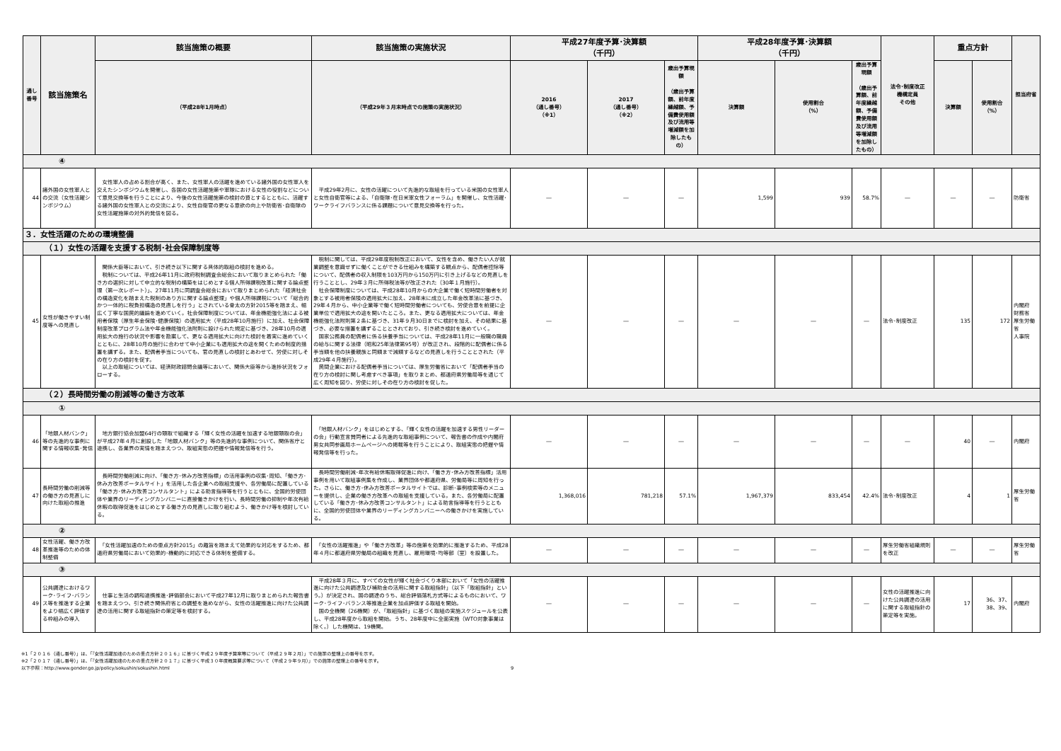| 通し番号 | 該当施策名 | 該当施策の概要 | 該当施策の実施状況 | 平成27年度予算･決算額 （千円） | | | 平成28年度予算･決算額 （千円） | | | 法令･制度改正 機構定員 その他 | 重点方針 | | 担当府省 |
| --- | --- | --- | --- | --- | --- | --- | --- | --- | --- | --- | --- | --- | --- |
| | | | | 2016 （通し番号） （※1） | 2017 （通し番号） （※2） | | | | | | | | |
| | | （平成28年1月時点） | （平成29年３月末時点での施策の実施状況） | | | 歳出予算現額 （歳出予算額、前年度繰越額、予備費使用額及び流用等増減額を加除したもの） | 決算額 | 使用割合 （%） | 歳出予算現額 （歳出予算額、前年度繰越額、予備費使用額及び流用等増減額を加除したもの） | | 決算額 | 使用割合 （%） | |
| ④ | | | | | | | | | | | | | |
| 44 | 諸外国の女性軍人との交流（女性活躍シンポジウム） | 女性軍人の占める割合が高く、また、女性軍人の活躍を進めている諸外国の女性軍人を交えたシンポジウムを開催し、各国の女性活躍施策や軍隊における女性の役割などについて意見交換等を行うことにより、今後の女性活躍施策の検討の資とするとともに、活躍する諸外国の女性軍人との交流により、女性自衛官の更なる意欲の向上や防衛省･自衛隊の女性活躍施策の対外的発信を図る。 | 平成29年2月に、女性の活躍について先進的な取組を行っている米国の女性軍人と女性自衛官等による、「自衛隊･在日米軍女性フォーラム」を開催し、女性活躍･ワークライフバランスに係る課題について意見交換等を行った。 | ― | ― | ― | 1,599 | 939 | 58.7% | ― | ― | ― | 防衛省 |
| ３．女性活躍のための環境整備 | | | | | | | | | | | | | |
| （１）女性の活躍を支援する税制･社会保障制度等 | | | | | | | | | | | | | |
| 45 | 女性が働きやすい制度等への見直し | 関係大臣等において、引き続き以下に関する具体的取組の検討を進める。 税制については、平成26年11月に政府税制調査会総会において取りまとめられた「働き方の選択に対して中立的な税制の構築をはじめとする個人所得課税改革に関する論点整理（第一次レポート）」、27年11月に同調査会総会において取りまとめられた「経済社会の構造変化を踏まえた税制のあり方に関する論点整理」や個人所得課税について「総合的かつ一体的に税負担構造の見直しを行う」とされている骨太の方針2015等を踏まえ、幅広く丁寧な国民的議論を進めていく。社会保障制度については、年金機能強化法による被用者保険（厚生年金保険･健康保険）の適用拡大（平成28年10月施行）に加え、社会保障制度改革プログラム法や年金機能強化法附則に設けられた規定に基づき、28年10月の適用拡大の施行の状況や影響を勘案して、更なる適用拡大に向けた検討を着実に進めていくとともに、28年10月の施行に合わせて中小企業にも適用拡大の途を開くための制度的措置を講ずる。また、配偶者手当についても、官の見直しの検討とあわせて、労使に対しその在り方の検討を促す。 以上の取組については、経済財政諮問会議等において、関係大臣等から進捗状況をフォローする。 | 税制に関しては、平成29年度税制改正において、女性を含め、働きたい人が就業調整を意識せずに働くことができる仕組みを構築する観点から、配偶者控除等について、配偶者の収入制限を103万円から150万円に引き上げるなどの見直しを行うこととし、29年３月に所得税法等が改正された（30年１月施行）。 社会保障制度については、平成28年10月からの大企業で働く短時間労働者を対象とする被用者保険の適用拡大に加え、28年末に成立した年金改革法に基づき、29年４月から、中小企業等で働く短時間労働者についても、労使合意を前提に企業単位で適用拡大の途を開いたところ。また、更なる適用拡大については、年金機能強化法附則第２条に基づき、31年９月30日までに検討を加え、その結果に基づき、必要な措置を講ずることとされており、引き続き検討を進めていく。 国家公務員の配偶者に係る扶養手当については、平成28年11月に一般職の職員の給与に関する法律（昭和25年法律第95号）が改正され、段階的に配偶者に係る手当額を他の扶養親族と同額まで減額するなどの見直しを行うこととされた（平成29年４月施行）。 民間企業における配偶者手当については、厚生労働省において「配偶者手当の在り方の検討に関し考慮すべき事項」を取りまとめ、都道府県労働局等を通じて広く周知を図り、労使に対しその在り方の検討を促した。 | ― | ― | ― | ― | ― | ― | 法令･制度改正 | 135 | 172 | 内閣府 財務省 厚生労働省 人事院 |
| （２）長時間労働の削減等の働き方改革 | | | | | | | | | | | | | |
| ① | | | | | | | | | | | | | |
| 46 | 「地銀人材バンク」等の先進的な事例に関する情報収集･発信 | 地方銀行協会加盟64行の頭取で組織する「輝く女性の活躍を加速する地銀頭取の会」が平成27年４月に創設した「地銀人材バンク」等の先進的な事例について、関係省庁と連携し、各業界の実情を踏まえつつ、取組実態の把握や情報発信等を行う。 | 「地銀人材バンク」をはじめとする、「輝く女性の活躍を加速する男性リーダーの会」行動宣言賛同者による先進的な取組事例について、報告書の作成や内閣府男女共同参画局ホームページへの掲載等を行うことにより、取組実態の把握や情報発信等を行った。 | ― | ― | ― | ― | ― | ― | ― | 40 | ― | 内閣府 |
| 47 | 長時間労働の削減等の働き方の見直しに向けた取組の推進 | 長時間労働削減に向け、「働き方･休み方改善指標」の活用事例の収集･周知、「働き方･休み方改善ポータルサイト」を活用した各企業への取組支援や、各労働局に配置している「働き方･休み方改善コンサルタント」による助言指導等を行うとともに、全国的労使団体や業界のリーディングカンパニーに直接働きかけを行い、長時間労働の抑制や年次有給休暇の取得促進をはじめとする働き方の見直しに取り組むよう、働きかけ等を検討している。 | 長時間労働削減･年次有給休暇取得促進に向け、「働き方･休み方改善指標」活用事例を用いて取組事例集を作成し、業界団体や都道府県、労働局等に周知を行った。さらに、働き方･休み方改善ポータルサイトでは、診断･事例検索等のメニューを提供し、企業の働き方改革への取組を支援している。また、各労働局に配置している「働き方･休み方改善コンサルタント」による助言指導等を行うとともに、全国的労使団体や業界のリーディングカンパニーへの働きかけを実施している。 | 1,368,016 | 781,218 | 57.1% | 1,967,379 | 833,454 | 42.4% | 法令･制度改正 | 4 | 1 | 厚生労働省 |
| ② | | | | | | | | | | | | | |
| 48 | 女性活躍、働き方改革推進等のための体制整備 | 「女性活躍加速のための重点方針2015」の趣旨を踏まえて効果的な対応をするため、都道府県労働局において効果的･機動的に対応できる体制を整備する。 | 「女性の活躍推進」や「働き方改革」等の施策を効果的に推進するため、平成28年４月に都道府県労働局の組織を見直し、雇用環境･均等部（室）を設置した。 | ― | ― | ― | ― | ― | ― | 厚生労働省組織規則を改正 | ― | ― | 厚生労働省 |
| ③ | | | | | | | | | | | | | |
| 49 | 公共調達におけるワーク･ライフ･バランス等を推進する企業をより幅広く評価する枠組みの導入 | 仕事と生活の調和連携推進･評価部会において平成27年12月に取りまとめられた報告書を踏まえつつ、引き続き関係府省との調整を進めながら、女性の活躍推進に向けた公共調達の活用に関する取組指針の策定等を検討する。 | 平成28年３月に、すべての女性が輝く社会づくり本部において「女性の活躍推進に向けた公共調達及び補助金の活用に関する取組指針」（以下「取組指針」という。）が決定され、国の調達のうち、総合評価落札方式等によるものにおいて、ワーク･ライフ･バランス等推進企業を加点評価する取組を開始。 国の全機関（26機関）が、「取組指針」に基づく取組の実施スケジュールを公表し、平成28年度から取組を開始。うち、28年度中に全面実施（WTO対象事業は除く。）した機関は、19機関。 | ― | ― | ― | ― | ― | ― | 女性の活躍推進に向けた公共調達の活用に関する取組指針の策定等を実施。 | 17 | 36、37、38、39、 | 内閣府 |
※1「２０１６（通し番号）」は、「『女性活躍加速のための重点方針２０１６』に基づく平成２９年度予算案等について（平成２９年２月）」での施策の整理上の番号を示す。
※2「２０１７（通し番号）」は、「『女性活躍加速のための重点方針２０１７』に基づく平成３０年度概算要求等について（平成２９年９月）」での施策の整理上の番号を示す。
以下参照：http://www.gender.go.jp/policy/sokushin/sokushin.html 9